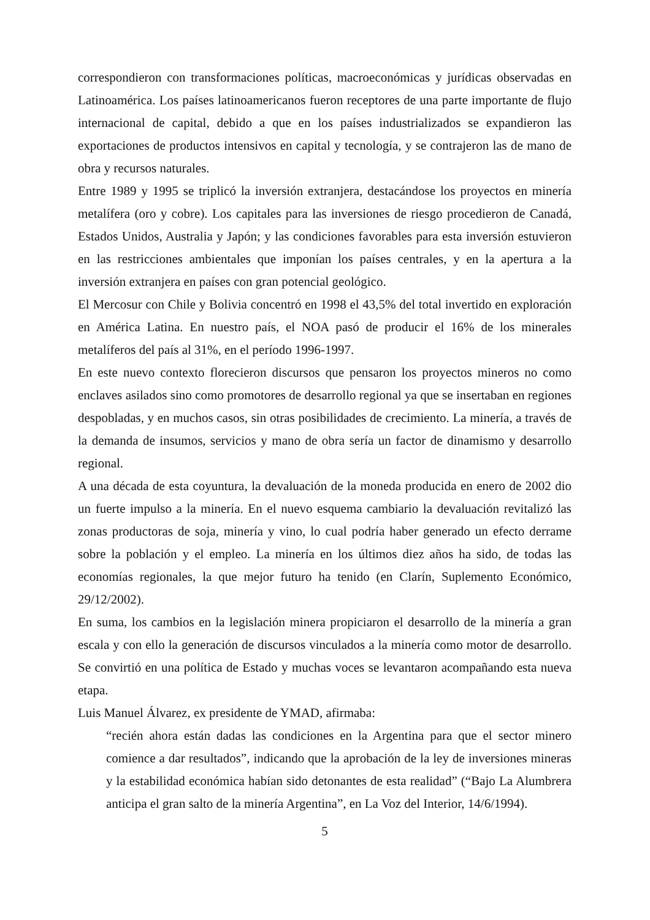correspondieron con transformaciones políticas, macroeconómicas y jurídicas observadas en Latinoamérica. Los países latinoamericanos fueron receptores de una parte importante de flujo internacional de capital, debido a que en los países industrializados se expandieron las exportaciones de productos intensivos en capital y tecnología, y se contrajeron las de mano de obra y recursos naturales.
Entre 1989 y 1995 se triplicó la inversión extranjera, destacándose los proyectos en minería metalífera (oro y cobre). Los capitales para las inversiones de riesgo procedieron de Canadá, Estados Unidos, Australia y Japón; y las condiciones favorables para esta inversión estuvieron en las restricciones ambientales que imponían los países centrales, y en la apertura a la inversión extranjera en países con gran potencial geológico.
El Mercosur con Chile y Bolivia concentró en 1998 el 43,5% del total invertido en exploración en América Latina. En nuestro país, el NOA pasó de producir el 16% de los minerales metalíferos del país al 31%, en el período 1996-1997.
En este nuevo contexto florecieron discursos que pensaron los proyectos mineros no como enclaves asilados sino como promotores de desarrollo regional ya que se insertaban en regiones despobladas, y en muchos casos, sin otras posibilidades de crecimiento. La minería, a través de la demanda de insumos, servicios y mano de obra sería un factor de dinamismo y desarrollo regional.
A una década de esta coyuntura, la devaluación de la moneda producida en enero de 2002 dio un fuerte impulso a la minería. En el nuevo esquema cambiario la devaluación revitalizó las zonas productoras de soja, minería y vino, lo cual podría haber generado un efecto derrame sobre la población y el empleo. La minería en los últimos diez años ha sido, de todas las economías regionales, la que mejor futuro ha tenido (en Clarín, Suplemento Económico, 29/12/2002).
En suma, los cambios en la legislación minera propiciaron el desarrollo de la minería a gran escala y con ello la generación de discursos vinculados a la minería como motor de desarrollo. Se convirtió en una política de Estado y muchas voces se levantaron acompañando esta nueva etapa.
Luis Manuel Álvarez, ex presidente de YMAD, afirmaba:
“recién ahora están dadas las condiciones en la Argentina para que el sector minero comience a dar resultados”, indicando que la aprobación de la ley de inversiones mineras y la estabilidad económica habían sido detonantes de esta realidad” (“Bajo La Alumbrera anticipa el gran salto de la minería Argentina”, en La Voz del Interior, 14/6/1994).
5